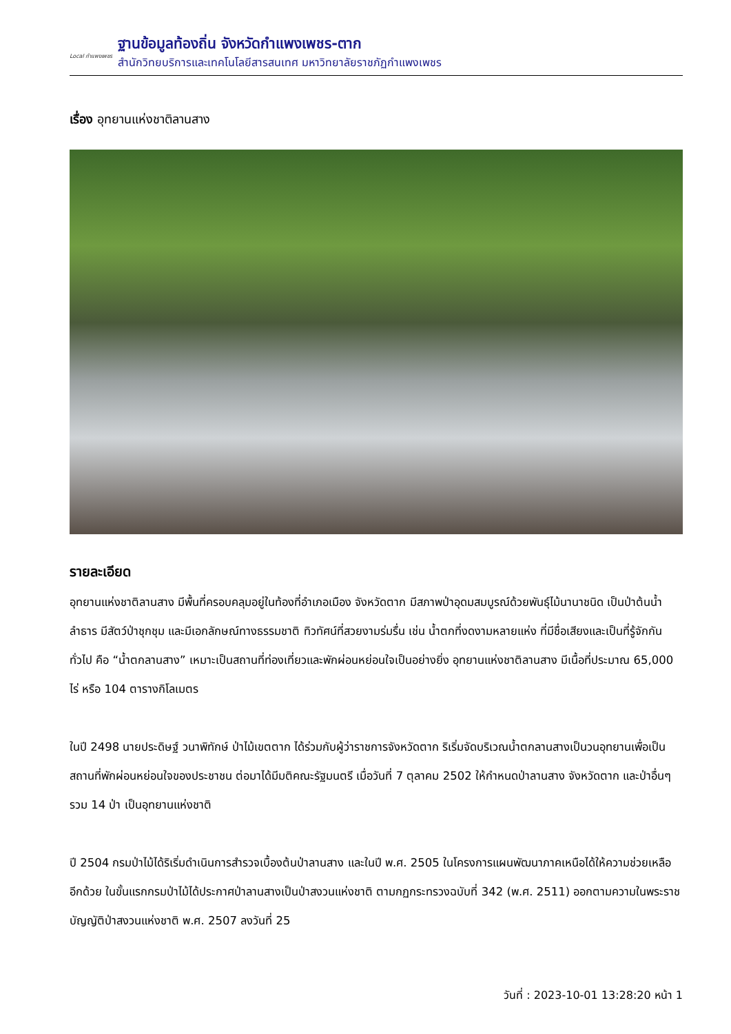Local กำแพงเพชร
ฐานข้อมูลท้องถิ่น จังหวัดกำแพงเพชร-ตาก
สำนักวิทยบริการและเทคโนโลยีสารสนเทศ มหาวิทยาลัยราชภัฏกำแพงเพชร
เรื่อง อุทยานแห่งชาติลานสาง
รายละเอียด
อุทยานแห่งชาติลานสาง มีพื้นที่ครอบคลุมอยู่ในท้องที่อำเภอเมือง จังหวัดตาก มีสภาพป่าอุดมสมบูรณ์ด้วยพันธุ์ไม้นานาชนิด เป็นป่าต้นน้ำลำธาร มีสัตว์ป่าชุกชุม และมีเอกลักษณ์ทางธรรมชาติ ทิวทัศน์ที่สวยงามร่มรื่น เช่น น้ำตกที่งดงามหลายแห่ง ที่มีชื่อเสียงและเป็นที่รู้จักกันทั่วไป คือ “น้ำตกลานสาง” เหมาะเป็นสถานที่ท่องเที่ยวและพักผ่อนหย่อนใจเป็นอย่างยิ่ง อุทยานแห่งชาติลานสาง มีเนื้อที่ประมาณ 65,000 ไร่ หรือ 104 ตารางกิโลเมตร
ในปี 2498 นายประดิษฐ์ วนาพิทักษ์ ป่าไม้เขตตาก ได้ร่วมกับผู้ว่าราชการจังหวัดตาก ริเริ่มจัดบริเวณน้ำตกลานสางเป็นวนอุทยานเพื่อเป็นสถานที่พักผ่อนหย่อนใจของประชาชน ต่อมาได้มีมติคณะรัฐมนตรี เมื่อวันที่ 7 ตุลาคม 2502 ให้กำหนดป่าลานสาง จังหวัดตาก และป่าอื่นๆ รวม 14 ป่า เป็นอุทยานแห่งชาติ
ปี 2504 กรมป่าไม้ได้ริเริ่มดำเนินการสำรวจเบื้องต้นป่าลานสาง และในปี พ.ศ. 2505 ในโครงการแผนพัฒนาภาคเหนือได้ให้ความช่วยเหลืออีกด้วย ในขั้นแรกกรมป่าไม้ได้ประกาศป่าลานสางเป็นป่าสงวนแห่งชาติ ตามกฏกระทรวงฉบับที่ 342 (พ.ศ. 2511) ออกตามความในพระราชบัญญัติป่าสงวนแห่งชาติ พ.ศ. 2507 ลงวันที่ 25
วันที่ : 2023-10-01 13:28:20 หน้า 1